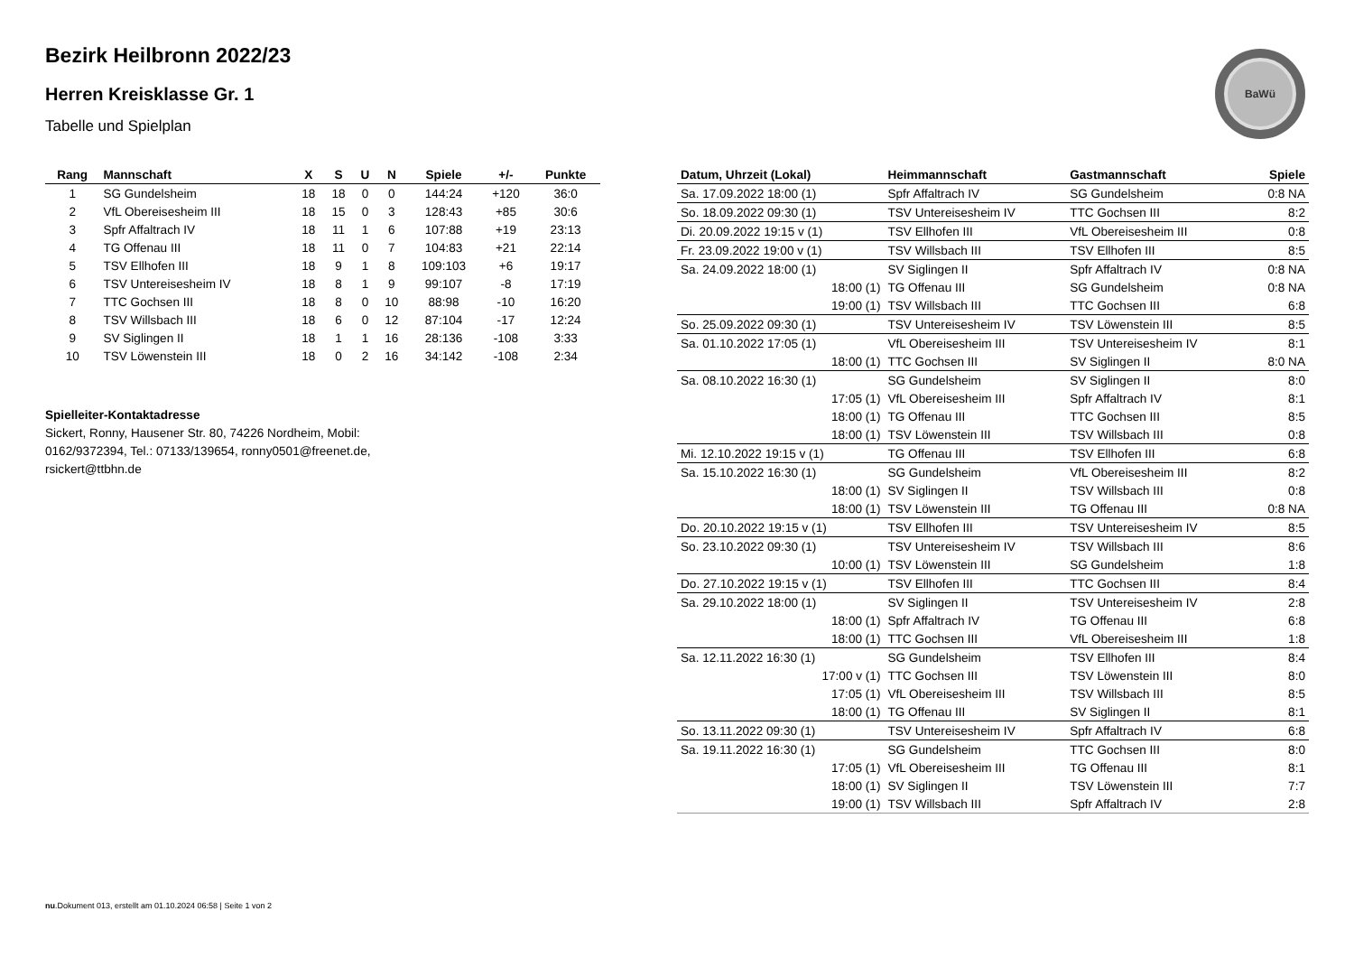BaWü
Bezirk Heilbronn 2022/23
Herren Kreisklasse Gr. 1
Tabelle und Spielplan
| Rang | Mannschaft | X | S | U | N | Spiele | +/- | Punkte |
| --- | --- | --- | --- | --- | --- | --- | --- | --- |
| 1 | SG Gundelsheim | 18 | 18 | 0 | 0 | 144:24 | +120 | 36:0 |
| 2 | VfL Obereisesheim III | 18 | 15 | 0 | 3 | 128:43 | +85 | 30:6 |
| 3 | Spfr Affaltrach IV | 18 | 11 | 1 | 6 | 107:88 | +19 | 23:13 |
| 4 | TG Offenau III | 18 | 11 | 0 | 7 | 104:83 | +21 | 22:14 |
| 5 | TSV Ellhofen III | 18 | 9 | 1 | 8 | 109:103 | +6 | 19:17 |
| 6 | TSV Untereisesheim IV | 18 | 8 | 1 | 9 | 99:107 | -8 | 17:19 |
| 7 | TTC Gochsen III | 18 | 8 | 0 | 10 | 88:98 | -10 | 16:20 |
| 8 | TSV Willsbach III | 18 | 6 | 0 | 12 | 87:104 | -17 | 12:24 |
| 9 | SV Siglingen II | 18 | 1 | 1 | 16 | 28:136 | -108 | 3:33 |
| 10 | TSV Löwenstein III | 18 | 0 | 2 | 16 | 34:142 | -108 | 2:34 |
Spielleiter-Kontaktadresse
Sickert, Ronny, Hausener Str. 80, 74226 Nordheim, Mobil: 0162/9372394, Tel.: 07133/139654, ronny0501@freenet.de, rsickert@ttbhn.de
| Datum, Uhrzeit (Lokal) | Heimmannschaft | Gastmannschaft | Spiele |
| --- | --- | --- | --- |
| Sa. 17.09.2022 18:00 (1) | Spfr Affaltrach IV | SG Gundelsheim | 0:8 NA |
| So. 18.09.2022 09:30 (1) | TSV Untereisesheim IV | TTC Gochsen III | 8:2 |
| Di. 20.09.2022 19:15 v (1) | TSV Ellhofen III | VfL Obereisesheim III | 0:8 |
| Fr. 23.09.2022 19:00 v (1) | TSV Willsbach III | TSV Ellhofen III | 8:5 |
| Sa. 24.09.2022 18:00 (1) | SV Siglingen II | Spfr Affaltrach IV | 0:8 NA |
| 18:00 (1) | TG Offenau III | SG Gundelsheim | 0:8 NA |
| 19:00 (1) | TSV Willsbach III | TTC Gochsen III | 6:8 |
| So. 25.09.2022 09:30 (1) | TSV Untereisesheim IV | TSV Löwenstein III | 8:5 |
| Sa. 01.10.2022 17:05 (1) | VfL Obereisesheim III | TSV Untereisesheim IV | 8:1 |
| 18:00 (1) | TTC Gochsen III | SV Siglingen II | 8:0 NA |
| Sa. 08.10.2022 16:30 (1) | SG Gundelsheim | SV Siglingen II | 8:0 |
| 17:05 (1) | VfL Obereisesheim III | Spfr Affaltrach IV | 8:1 |
| 18:00 (1) | TG Offenau III | TTC Gochsen III | 8:5 |
| 18:00 (1) | TSV Löwenstein III | TSV Willsbach III | 0:8 |
| Mi. 12.10.2022 19:15 v (1) | TG Offenau III | TSV Ellhofen III | 6:8 |
| Sa. 15.10.2022 16:30 (1) | SG Gundelsheim | VfL Obereisesheim III | 8:2 |
| 18:00 (1) | SV Siglingen II | TSV Willsbach III | 0:8 |
| 18:00 (1) | TSV Löwenstein III | TG Offenau III | 0:8 NA |
| Do. 20.10.2022 19:15 v (1) | TSV Ellhofen III | TSV Untereisesheim IV | 8:5 |
| So. 23.10.2022 09:30 (1) | TSV Untereisesheim IV | TSV Willsbach III | 8:6 |
| 10:00 (1) | TSV Löwenstein III | SG Gundelsheim | 1:8 |
| Do. 27.10.2022 19:15 v (1) | TSV Ellhofen III | TTC Gochsen III | 8:4 |
| Sa. 29.10.2022 18:00 (1) | SV Siglingen II | TSV Untereisesheim IV | 2:8 |
| 18:00 (1) | Spfr Affaltrach IV | TG Offenau III | 6:8 |
| 18:00 (1) | TTC Gochsen III | VfL Obereisesheim III | 1:8 |
| Sa. 12.11.2022 16:30 (1) | SG Gundelsheim | TSV Ellhofen III | 8:4 |
| 17:00 v (1) | TTC Gochsen III | TSV Löwenstein III | 8:0 |
| 17:05 (1) | VfL Obereisesheim III | TSV Willsbach III | 8:5 |
| 18:00 (1) | TG Offenau III | SV Siglingen II | 8:1 |
| So. 13.11.2022 09:30 (1) | TSV Untereisesheim IV | Spfr Affaltrach IV | 6:8 |
| Sa. 19.11.2022 16:30 (1) | SG Gundelsheim | TTC Gochsen III | 8:0 |
| 17:05 (1) | VfL Obereisesheim III | TG Offenau III | 8:1 |
| 18:00 (1) | SV Siglingen II | TSV Löwenstein III | 7:7 |
| 19:00 (1) | TSV Willsbach III | Spfr Affaltrach IV | 2:8 |
nu.Dokument 013, erstellt am 01.10.2024 06:58 | Seite 1 von 2